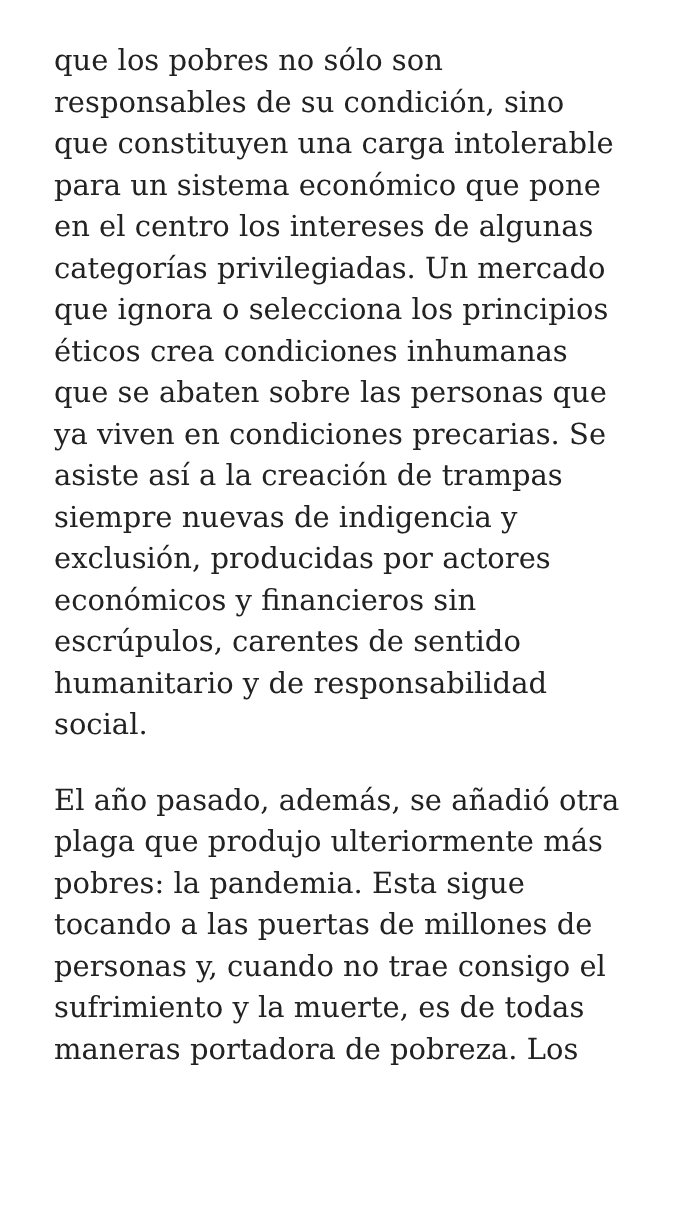que los pobres no sólo son responsables de su condición, sino que constituyen una carga intolerable para un sistema económico que pone en el centro los intereses de algunas categorías privilegiadas. Un mercado que ignora o selecciona los principios éticos crea condiciones inhumanas que se abaten sobre las personas que ya viven en condiciones precarias. Se asiste así a la creación de trampas siempre nuevas de indigencia y exclusión, producidas por actores económicos y financieros sin escrúpulos, carentes de sentido humanitario y de responsabilidad social.
El año pasado, además, se añadió otra plaga que produjo ulteriormente más pobres: la pandemia. Esta sigue tocando a las puertas de millones de personas y, cuando no trae consigo el sufrimiento y la muerte, es de todas maneras portadora de pobreza. Los